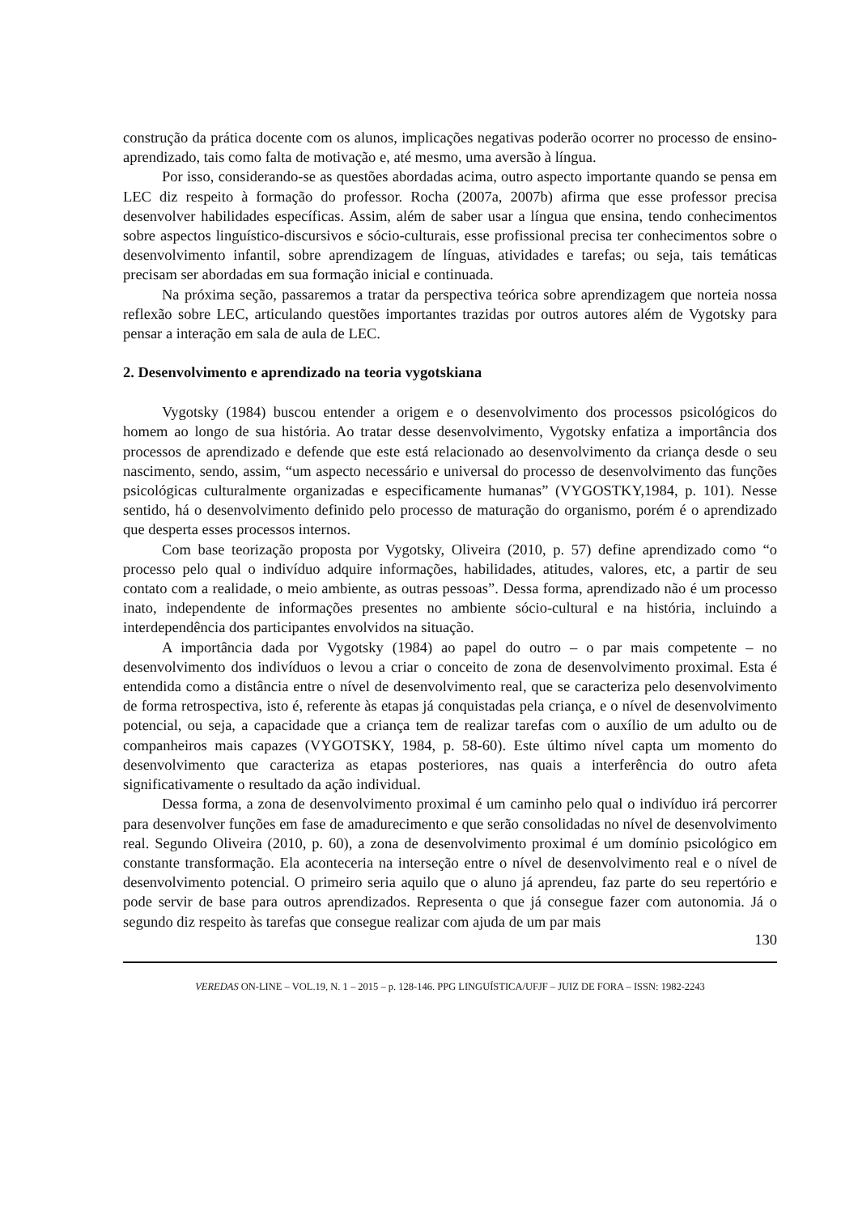construção da prática docente com os alunos, implicações negativas poderão ocorrer no processo de ensino-aprendizado, tais como falta de motivação e, até mesmo, uma aversão à língua.
Por isso, considerando-se as questões abordadas acima, outro aspecto importante quando se pensa em LEC diz respeito à formação do professor. Rocha (2007a, 2007b) afirma que esse professor precisa desenvolver habilidades específicas. Assim, além de saber usar a língua que ensina, tendo conhecimentos sobre aspectos linguístico-discursivos e sócio-culturais, esse profissional precisa ter conhecimentos sobre o desenvolvimento infantil, sobre aprendizagem de línguas, atividades e tarefas; ou seja, tais temáticas precisam ser abordadas em sua formação inicial e continuada.
Na próxima seção, passaremos a tratar da perspectiva teórica sobre aprendizagem que norteia nossa reflexão sobre LEC, articulando questões importantes trazidas por outros autores além de Vygotsky para pensar a interação em sala de aula de LEC.
2. Desenvolvimento e aprendizado na teoria vygotskiana
Vygotsky (1984) buscou entender a origem e o desenvolvimento dos processos psicológicos do homem ao longo de sua história. Ao tratar desse desenvolvimento, Vygotsky enfatiza a importância dos processos de aprendizado e defende que este está relacionado ao desenvolvimento da criança desde o seu nascimento, sendo, assim, “um aspecto necessário e universal do processo de desenvolvimento das funções psicológicas culturalmente organizadas e especificamente humanas” (VYGOSTKY,1984, p. 101). Nesse sentido, há o desenvolvimento definido pelo processo de maturação do organismo, porém é o aprendizado que desperta esses processos internos.
Com base teorização proposta por Vygotsky, Oliveira (2010, p. 57) define aprendizado como “o processo pelo qual o indivíduo adquire informações, habilidades, atitudes, valores, etc, a partir de seu contato com a realidade, o meio ambiente, as outras pessoas”. Dessa forma, aprendizado não é um processo inato, independente de informações presentes no ambiente sócio-cultural e na história, incluindo a interdependência dos participantes envolvidos na situação.
A importância dada por Vygotsky (1984) ao papel do outro – o par mais competente – no desenvolvimento dos indivíduos o levou a criar o conceito de zona de desenvolvimento proximal. Esta é entendida como a distância entre o nível de desenvolvimento real, que se caracteriza pelo desenvolvimento de forma retrospectiva, isto é, referente às etapas já conquistadas pela criança, e o nível de desenvolvimento potencial, ou seja, a capacidade que a criança tem de realizar tarefas com o auxílio de um adulto ou de companheiros mais capazes (VYGOTSKY, 1984, p. 58-60). Este último nível capta um momento do desenvolvimento que caracteriza as etapas posteriores, nas quais a interferência do outro afeta significativamente o resultado da ação individual.
Dessa forma, a zona de desenvolvimento proximal é um caminho pelo qual o indivíduo irá percorrer para desenvolver funções em fase de amadurecimento e que serão consolidadas no nível de desenvolvimento real. Segundo Oliveira (2010, p. 60), a zona de desenvolvimento proximal é um domínio psicológico em constante transformação. Ela aconteceria na interseção entre o nível de desenvolvimento real e o nível de desenvolvimento potencial. O primeiro seria aquilo que o aluno já aprendeu, faz parte do seu repertório e pode servir de base para outros aprendizados. Representa o que já consegue fazer com autonomia. Já o segundo diz respeito às tarefas que consegue realizar com ajuda de um par mais
130
VEREDAS ON-LINE – VOL.19, N. 1 – 2015 – p. 128-146. PPG LINGUÍSTICA/UFJF – JUIZ DE FORA – ISSN: 1982-2243